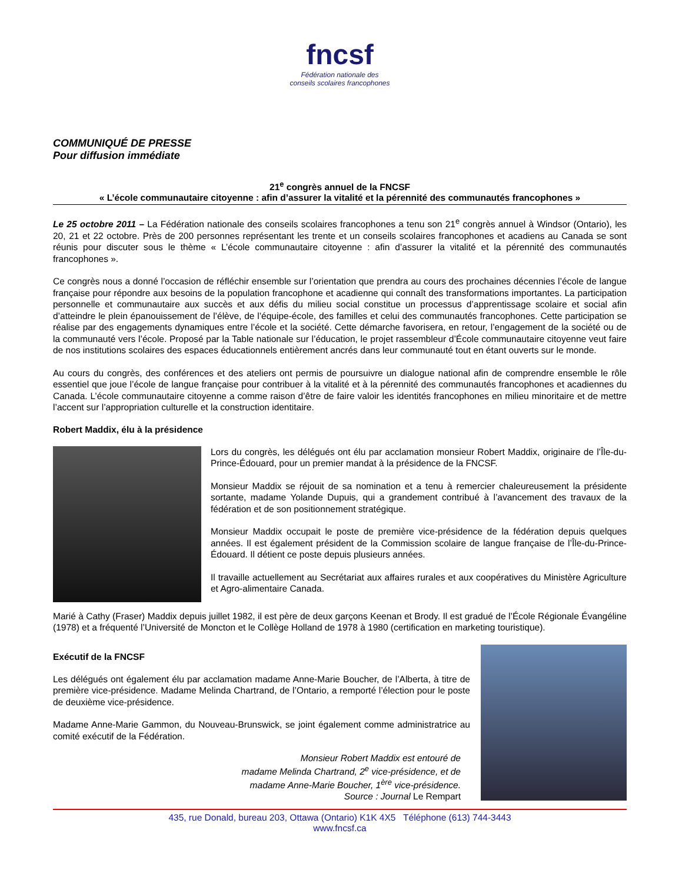fncsf
Fédération nationale des
conseils scolaires francophones
COMMUNIQUÉ DE PRESSE
Pour diffusion immédiate
21<sup>e</sup> congrès annuel de la FNCSF
« L’école communautaire citoyenne : afin d’assurer la vitalité et la pérennité des communautés francophones »
Le 25 octobre 2011 – La Fédération nationale des conseils scolaires francophones a tenu son 21<sup>e</sup> congrès annuel à Windsor (Ontario), les 20, 21 et 22 octobre. Près de 200 personnes représentant les trente et un conseils scolaires francophones et acadiens au Canada se sont réunis pour discuter sous le thème « L’école communautaire citoyenne : afin d’assurer la vitalité et la pérennité des communautés francophones ».
Ce congrès nous a donné l’occasion de réfléchir ensemble sur l’orientation que prendra au cours des prochaines décennies l’école de langue française pour répondre aux besoins de la population francophone et acadienne qui connaît des transformations importantes. La participation personnelle et communautaire aux succès et aux défis du milieu social constitue un processus d’apprentissage scolaire et social afin d’atteindre le plein épanouissement de l’élève, de l’équipe-école, des familles et celui des communautés francophones. Cette participation se réalise par des engagements dynamiques entre l’école et la société. Cette démarche favorisera, en retour, l’engagement de la société ou de la communauté vers l’école. Proposé par la Table nationale sur l’éducation, le projet rassembleur d’École communautaire citoyenne veut faire de nos institutions scolaires des espaces éducationnels entièrement ancrés dans leur communauté tout en étant ouverts sur le monde.
Au cours du congrès, des conférences et des ateliers ont permis de poursuivre un dialogue national afin de comprendre ensemble le rôle essentiel que joue l’école de langue française pour contribuer à la vitalité et à la pérennité des communautés francophones et acadiennes du Canada. L’école communautaire citoyenne a comme raison d’être de faire valoir les identités francophones en milieu minoritaire et de mettre l’accent sur l’appropriation culturelle et la construction identitaire.
Robert Maddix, élu à la présidence
Lors du congrès, les délégués ont élu par acclamation monsieur Robert Maddix, originaire de l’Île-du-Prince-Édouard, pour un premier mandat à la présidence de la FNCSF.
Monsieur Maddix se réjouit de sa nomination et a tenu à remercier chaleureusement la présidente sortante, madame Yolande Dupuis, qui a grandement contribué à l’avancement des travaux de la fédération et de son positionnement stratégique.
Monsieur Maddix occupait le poste de première vice-présidence de la fédération depuis quelques années. Il est également président de la Commission scolaire de langue française de l’Île-du-Prince-Édouard. Il détient ce poste depuis plusieurs années.
Il travaille actuellement au Secrétariat aux affaires rurales et aux coopératives du Ministère Agriculture et Agro-alimentaire Canada.
Marié à Cathy (Fraser) Maddix depuis juillet 1982, il est père de deux garçons Keenan et Brody. Il est gradué de l’École Régionale Évangéline (1978) et a fréquenté l’Université de Moncton et le Collège Holland de 1978 à 1980 (certification en marketing touristique).
Exécutif de la FNCSF
Les délégués ont également élu par acclamation madame Anne-Marie Boucher, de l’Alberta, à titre de première vice-présidence. Madame Melinda Chartrand, de l’Ontario, a remporté l’élection pour le poste de deuxième vice-présidence.
Madame Anne-Marie Gammon, du Nouveau-Brunswick, se joint également comme administratrice au comité exécutif de la Fédération.
Monsieur Robert Maddix est entouré de
madame Melinda Chartrand, 2<sup>e</sup> vice-présidence, et de
madame Anne-Marie Boucher, 1<sup>ère</sup> vice-présidence.
Source : Journal Le Rempart
435, rue Donald, bureau 203, Ottawa (Ontario) K1K 4X5 Téléphone (613) 744-3443
www.fncsf.ca